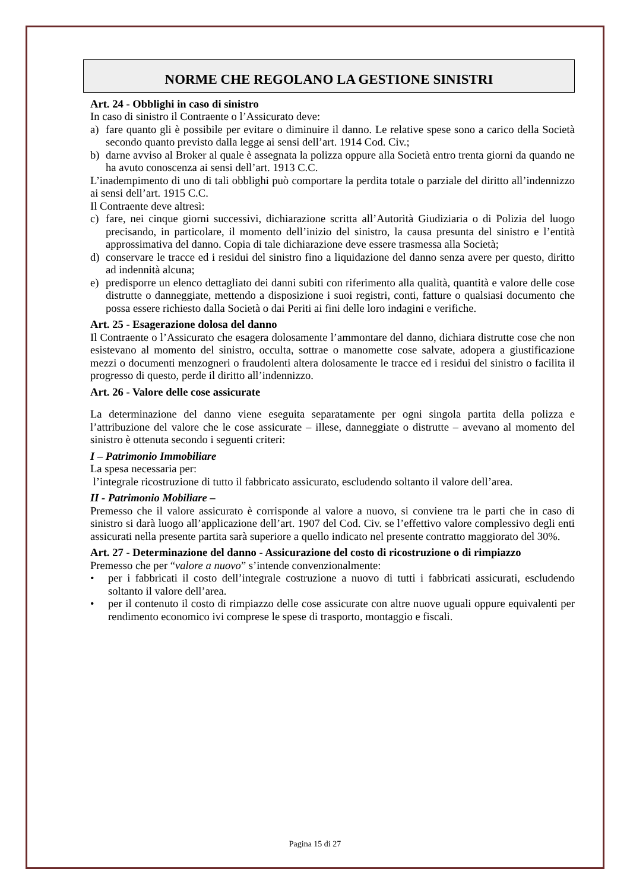NORME CHE REGOLANO LA GESTIONE SINISTRI
Art. 24 - Obblighi in caso di sinistro
In caso di sinistro il Contraente o l’Assicurato deve:
a) fare quanto gli è possibile per evitare o diminuire il danno. Le relative spese sono a carico della Società secondo quanto previsto dalla legge ai sensi dell’art. 1914 Cod. Civ.;
b) darne avviso al Broker al quale è assegnata la polizza oppure alla Società entro trenta giorni da quando ne ha avuto conoscenza ai sensi dell’art. 1913 C.C.
L’inadempimento di uno di tali obblighi può comportare la perdita totale o parziale del diritto all’indennizzo ai sensi dell’art. 1915 C.C.
Il Contraente deve altresì:
c) fare, nei cinque giorni successivi, dichiarazione scritta all’Autorità Giudiziaria o di Polizia del luogo precisando, in particolare, il momento dell’inizio del sinistro, la causa presunta del sinistro e l’entità approssimativa del danno. Copia di tale dichiarazione deve essere trasmessa alla Società;
d) conservare le tracce ed i residui del sinistro fino a liquidazione del danno senza avere per questo, diritto ad indennità alcuna;
e) predisporre un elenco dettagliato dei danni subiti con riferimento alla qualità, quantità e valore delle cose distrutte o danneggiate, mettendo a disposizione i suoi registri, conti, fatture o qualsiasi documento che possa essere richiesto dalla Società o dai Periti ai fini delle loro indagini e verifiche.
Art. 25 - Esagerazione dolosa del danno
Il Contraente o l’Assicurato che esagera dolosamente l’ammontare del danno, dichiara distrutte cose che non esistevano al momento del sinistro, occulta, sottrae o manomette cose salvate, adopera a giustificazione mezzi o documenti menzogneri o fraudolenti altera dolosamente le tracce ed i residui del sinistro o facilita il progresso di questo, perde il diritto all’indennizzo.
Art. 26 - Valore delle cose assicurate
La determinazione del danno viene eseguita separatamente per ogni singola partita della polizza e l’attribuzione del valore che le cose assicurate – illese, danneggiate o distrutte – avevano al momento del sinistro è ottenuta secondo i seguenti criteri:
I – Patrimonio Immobiliare
La spesa necessaria per:
l’integrale ricostruzione di tutto il fabbricato assicurato, escludendo soltanto il valore dell’area.
II - Patrimonio Mobiliare –
Premesso che il valore assicurato è corrisponde al valore a nuovo, si conviene tra le parti che in caso di sinistro si darà luogo all’applicazione dell’art. 1907 del Cod. Civ. se l’effettivo valore complessivo degli enti assicurati nella presente partita sarà superiore a quello indicato nel presente contratto maggiorato del 30%.
Art. 27 - Determinazione del danno - Assicurazione del costo di ricostruzione o di rimpiazzo
Premesso che per “valore a nuovo” s’intende convenzionalmente:
• per i fabbricati il costo dell’integrale costruzione a nuovo di tutti i fabbricati assicurati, escludendo soltanto il valore dell’area.
• per il contenuto il costo di rimpiazzo delle cose assicurate con altre nuove uguali oppure equivalenti per rendimento economico ivi comprese le spese di trasporto, montaggio e fiscali.
Pagina 15 di 27